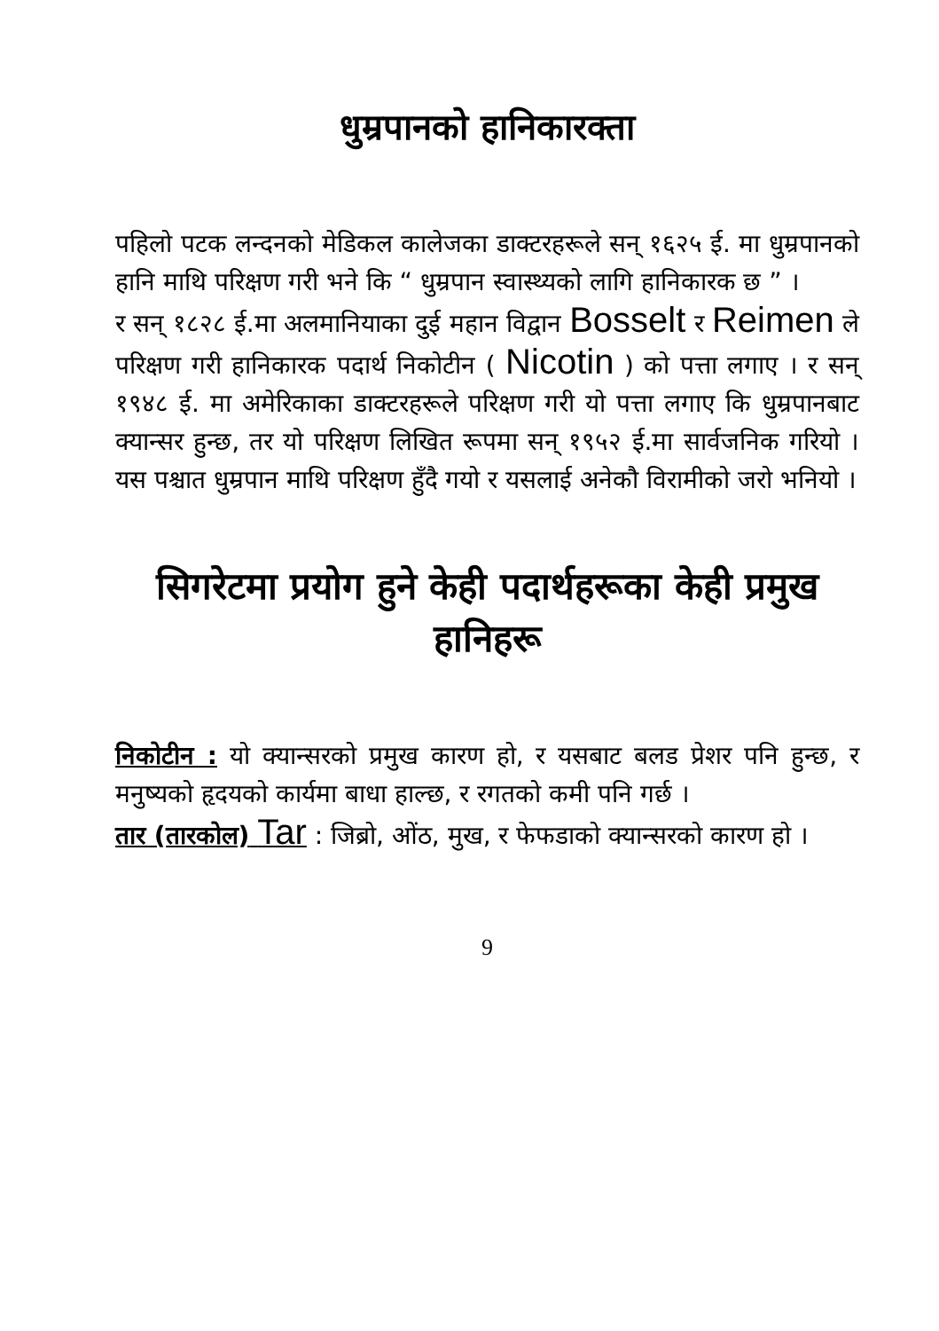धुम्रपानको हानिकारक्ता
पहिलो पटक लन्दनको मेडिकल कालेजका डाक्टरहरूले सन् १६२५ ई. मा धुम्रपानको हानि माथि परिक्षण गरी भने कि “ धुम्रपान स्वास्थ्यको लागि हानिकारक छ ” ।
र सन् १८२८ ई.मा अलमानियाका दुई महान विद्वान Bosselt र Reimen ले परिक्षण गरी हानिकारक पदार्थ निकोटीन ( Nicotin ) को पत्ता लगाए । र सन् १९४८ ई. मा अमेरिकाका डाक्टरहरूले परिक्षण गरी यो पत्ता लगाए कि धुम्रपानबाट क्यान्सर हुन्छ, तर यो परिक्षण लिखित रूपमा सन् १९५२ ई.मा सार्वजनिक गरियो । यस पश्चात धुम्रपान माथि परिक्षण हुँदै गयो र यसलाई अनेकौ विरामीको जरो भनियो ।
सिगरेटमा प्रयोग हुने केही पदार्थहरूका केही प्रमुख हानिहरू
निकोटीन : यो क्यान्सरको प्रमुख कारण हो, र यसबाट बलड प्रेशर पनि हुन्छ, र मनुष्यको हृदयको कार्यमा बाधा हाल्छ, र रगतको कमी पनि गर्छ ।
तार (तारकोल) Tar : जिब्रो, ओंठ, मुख, र फेफडाको क्यान्सरको कारण हो ।
9